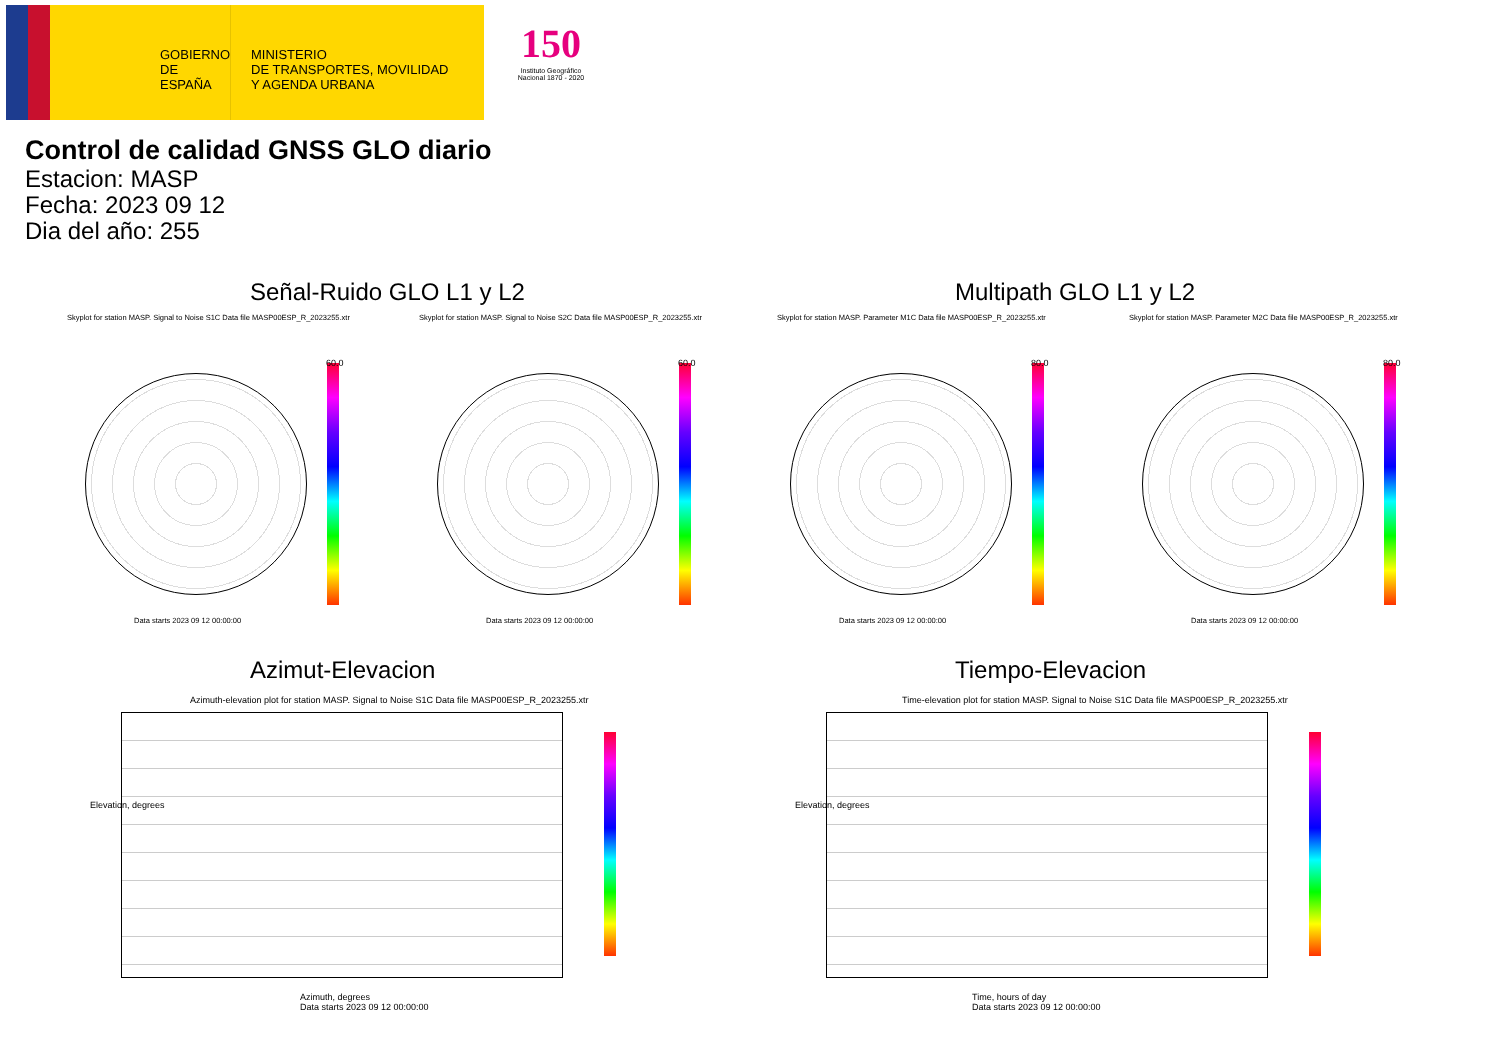GOBIERNO
DE ESPAÑA
MINISTERIO
DE TRANSPORTES, MOVILIDAD
Y AGENDA URBANA
150
Instituto Geográfico
Nacional 1870 - 2020
Control de calidad GNSS GLO diario
Estacion: MASP
Fecha: 2023 09 12
Dia del año: 255
Señal-Ruido GLO L1 y L2 Multipath GLO L1 y L2
Skyplot for station MASP. Signal to Noise S1C Data file MASP00ESP_R_2023255.xtr
Skyplot for station MASP. Signal to Noise S2C Data file MASP00ESP_R_2023255.xtr
Skyplot for station MASP. Parameter M1C Data file MASP00ESP_R_2023255.xtr
Skyplot for station MASP. Parameter M2C Data file MASP00ESP_R_2023255.xtr
60.0 60.0 80.0 80.0
Data starts 2023 09 12 00:00:00
Data starts 2023 09 12 00:00:00
Data starts 2023 09 12 00:00:00
Data starts 2023 09 12 00:00:00
Azimut-Elevacion Tiempo-Elevacion
Azimuth-elevation plot for station MASP. Signal to Noise S1C Data file MASP00ESP_R_2023255.xtr
Time-elevation plot for station MASP. Signal to Noise S1C Data file MASP00ESP_R_2023255.xtr
Azimuth, degrees
Data starts 2023 09 12 00:00:00
Time, hours of day
Data starts 2023 09 12 00:00:00
Elevation, degrees Elevation, degrees